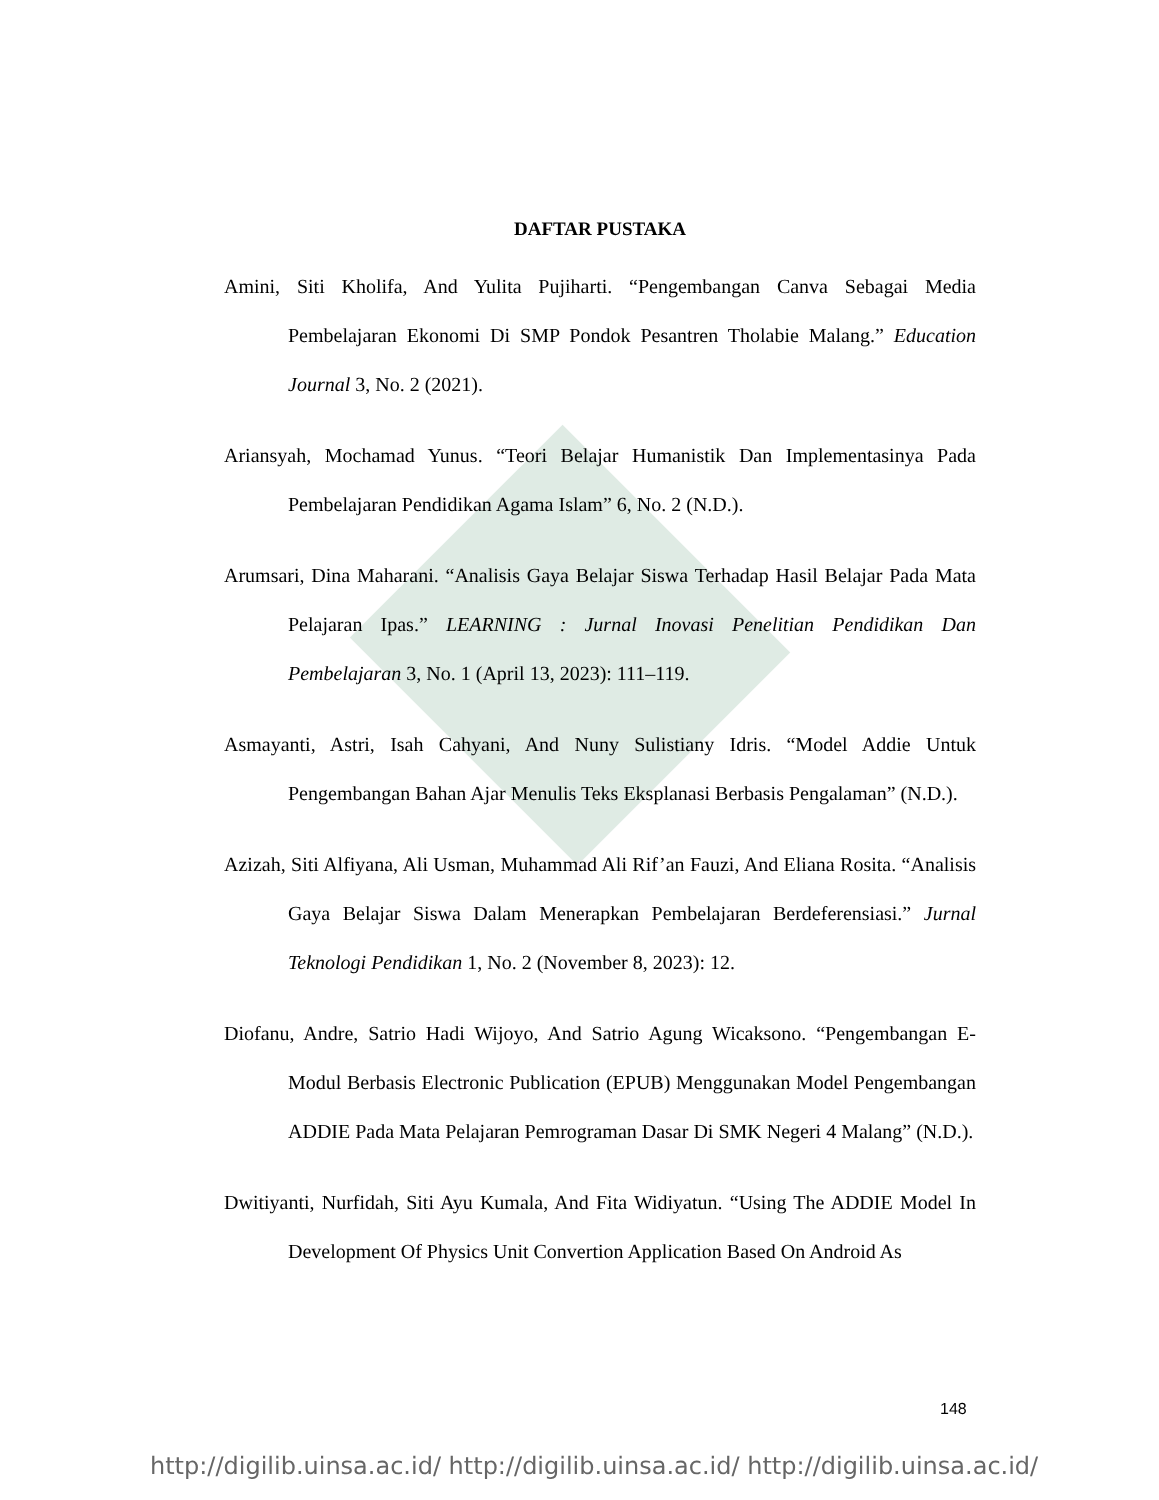DAFTAR PUSTAKA
Amini, Siti Kholifa, And Yulita Pujiharti. “Pengembangan Canva Sebagai Media Pembelajaran Ekonomi Di SMP Pondok Pesantren Tholabie Malang.” Education Journal 3, No. 2 (2021).
Ariansyah, Mochamad Yunus. “Teori Belajar Humanistik Dan Implementasinya Pada Pembelajaran Pendidikan Agama Islam” 6, No. 2 (N.D.).
Arumsari, Dina Maharani. “Analisis Gaya Belajar Siswa Terhadap Hasil Belajar Pada Mata Pelajaran Ipas.” LEARNING : Jurnal Inovasi Penelitian Pendidikan Dan Pembelajaran 3, No. 1 (April 13, 2023): 111–119.
Asmayanti, Astri, Isah Cahyani, And Nuny Sulistiany Idris. “Model Addie Untuk Pengembangan Bahan Ajar Menulis Teks Eksplanasi Berbasis Pengalaman” (N.D.).
Azizah, Siti Alfiyana, Ali Usman, Muhammad Ali Rif’an Fauzi, And Eliana Rosita. “Analisis Gaya Belajar Siswa Dalam Menerapkan Pembelajaran Berdeferensiasi.” Jurnal Teknologi Pendidikan 1, No. 2 (November 8, 2023): 12.
Diofanu, Andre, Satrio Hadi Wijoyo, And Satrio Agung Wicaksono. “Pengembangan E-Modul Berbasis Electronic Publication (EPUB) Menggunakan Model Pengembangan ADDIE Pada Mata Pelajaran Pemrograman Dasar Di SMK Negeri 4 Malang” (N.D.).
Dwitiyanti, Nurfidah, Siti Ayu Kumala, And Fita Widiyatun. “Using The ADDIE Model In Development Of Physics Unit Convertion Application Based On Android As
148
http://digilib.uinsa.ac.id/ http://digilib.uinsa.ac.id/ http://digilib.uinsa.ac.id/